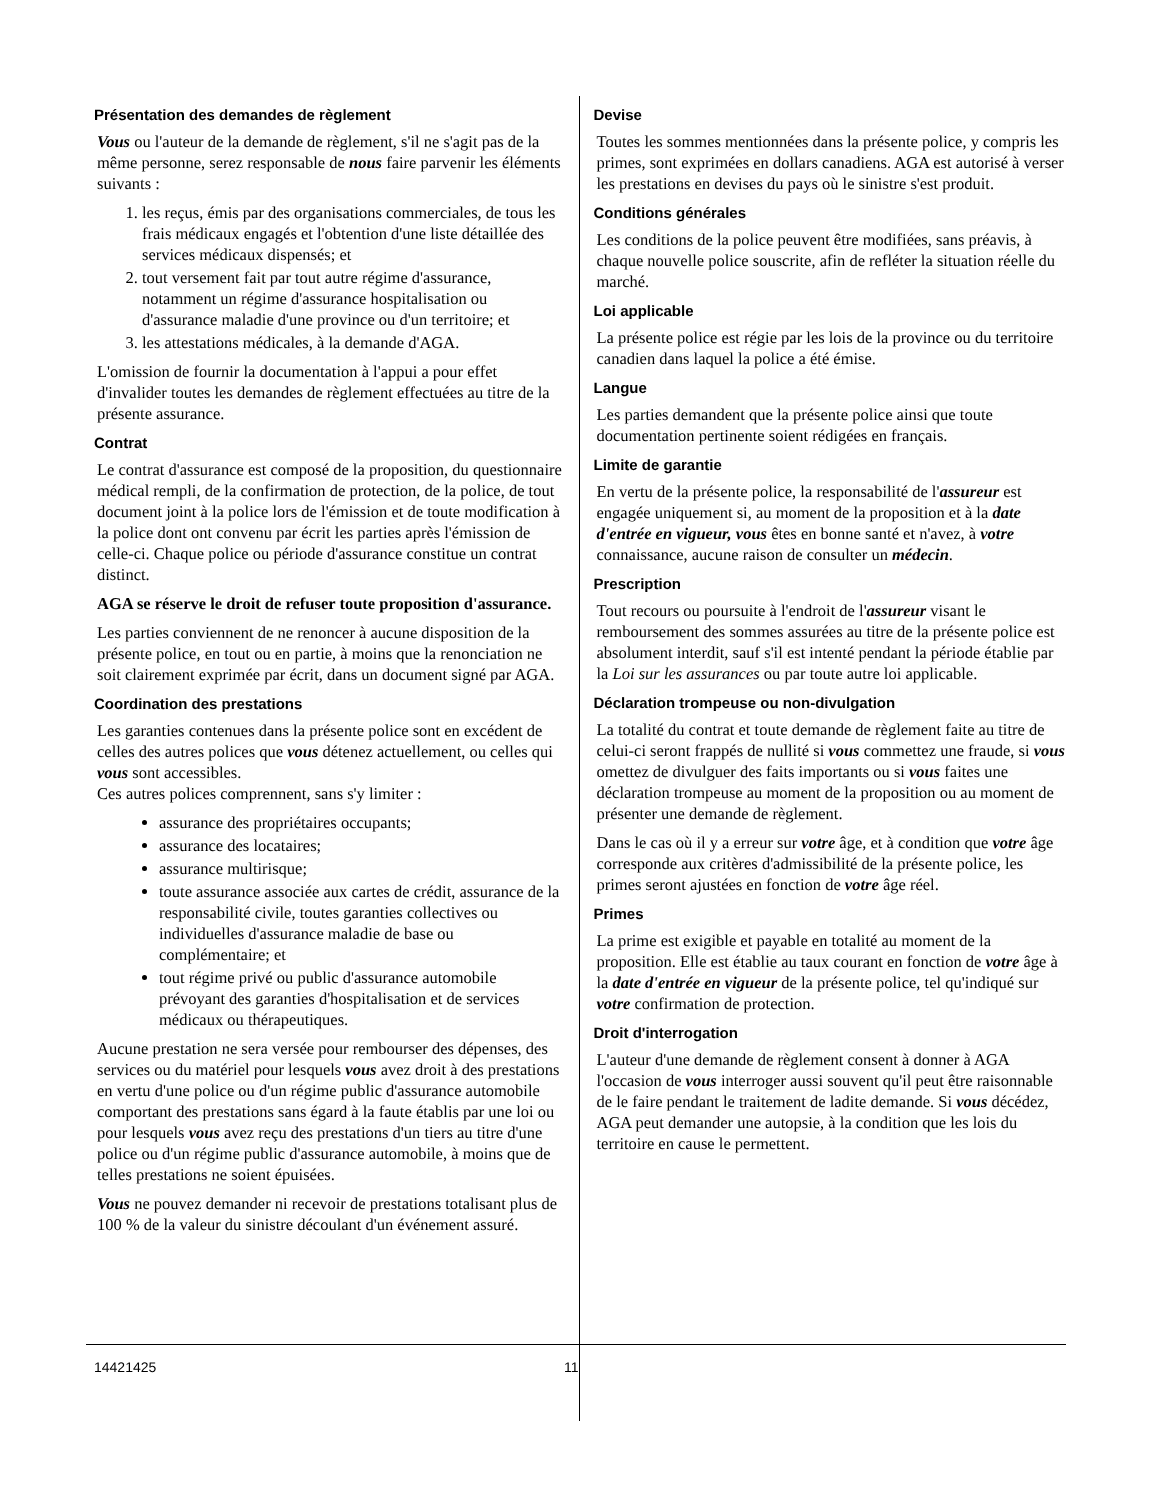Présentation des demandes de règlement
Vous ou l'auteur de la demande de règlement, s'il ne s'agit pas de la même personne, serez responsable de nous faire parvenir les éléments suivants :
1. les reçus, émis par des organisations commerciales, de tous les frais médicaux engagés et l'obtention d'une liste détaillée des services médicaux dispensés; et
2. tout versement fait par tout autre régime d'assurance, notamment un régime d'assurance hospitalisation ou d'assurance maladie d'une province ou d'un territoire; et
3. les attestations médicales, à la demande d'AGA.
L'omission de fournir la documentation à l'appui a pour effet d'invalider toutes les demandes de règlement effectuées au titre de la présente assurance.
Contrat
Le contrat d'assurance est composé de la proposition, du questionnaire médical rempli, de la confirmation de protection, de la police, de tout document joint à la police lors de l'émission et de toute modification à la police dont ont convenu par écrit les parties après l'émission de celle-ci. Chaque police ou période d'assurance constitue un contrat distinct.
AGA se réserve le droit de refuser toute proposition d'assurance.
Les parties conviennent de ne renoncer à aucune disposition de la présente police, en tout ou en partie, à moins que la renonciation ne soit clairement exprimée par écrit, dans un document signé par AGA.
Coordination des prestations
Les garanties contenues dans la présente police sont en excédent de celles des autres polices que vous détenez actuellement, ou celles qui vous sont accessibles.
Ces autres polices comprennent, sans s'y limiter :
assurance des propriétaires occupants;
assurance des locataires;
assurance multirisque;
toute assurance associée aux cartes de crédit, assurance de la responsabilité civile, toutes garanties collectives ou individuelles d'assurance maladie de base ou complémentaire; et
tout régime privé ou public d'assurance automobile prévoyant des garanties d'hospitalisation et de services médicaux ou thérapeutiques.
Aucune prestation ne sera versée pour rembourser des dépenses, des services ou du matériel pour lesquels vous avez droit à des prestations en vertu d'une police ou d'un régime public d'assurance automobile comportant des prestations sans égard à la faute établis par une loi ou pour lesquels vous avez reçu des prestations d'un tiers au titre d'une police ou d'un régime public d'assurance automobile, à moins que de telles prestations ne soient épuisées.
Vous ne pouvez demander ni recevoir de prestations totalisant plus de 100 % de la valeur du sinistre découlant d'un événement assuré.
Devise
Toutes les sommes mentionnées dans la présente police, y compris les primes, sont exprimées en dollars canadiens. AGA est autorisé à verser les prestations en devises du pays où le sinistre s'est produit.
Conditions générales
Les conditions de la police peuvent être modifiées, sans préavis, à chaque nouvelle police souscrite, afin de refléter la situation réelle du marché.
Loi applicable
La présente police est régie par les lois de la province ou du territoire canadien dans laquel la police a été émise.
Langue
Les parties demandent que la présente police ainsi que toute documentation pertinente soient rédigées en français.
Limite de garantie
En vertu de la présente police, la responsabilité de l'assureur est engagée uniquement si, au moment de la proposition et à la date d'entrée en vigueur, vous êtes en bonne santé et n'avez, à votre connaissance, aucune raison de consulter un médecin.
Prescription
Tout recours ou poursuite à l'endroit de l'assureur visant le remboursement des sommes assurées au titre de la présente police est absolument interdit, sauf s'il est intenté pendant la période établie par la Loi sur les assurances ou par toute autre loi applicable.
Déclaration trompeuse ou non-divulgation
La totalité du contrat et toute demande de règlement faite au titre de celui-ci seront frappés de nullité si vous commettez une fraude, si vous omettez de divulguer des faits importants ou si vous faites une déclaration trompeuse au moment de la proposition ou au moment de présenter une demande de règlement.
Dans le cas où il y a erreur sur votre âge, et à condition que votre âge corresponde aux critères d'admissibilité de la présente police, les primes seront ajustées en fonction de votre âge réel.
Primes
La prime est exigible et payable en totalité au moment de la proposition. Elle est établie au taux courant en fonction de votre âge à la date d'entrée en vigueur de la présente police, tel qu'indiqué sur votre confirmation de protection.
Droit d'interrogation
L'auteur d'une demande de règlement consent à donner à AGA l'occasion de vous interroger aussi souvent qu'il peut être raisonnable de le faire pendant le traitement de ladite demande. Si vous décédez, AGA peut demander une autopsie, à la condition que les lois du territoire en cause le permettent.
14421425 11